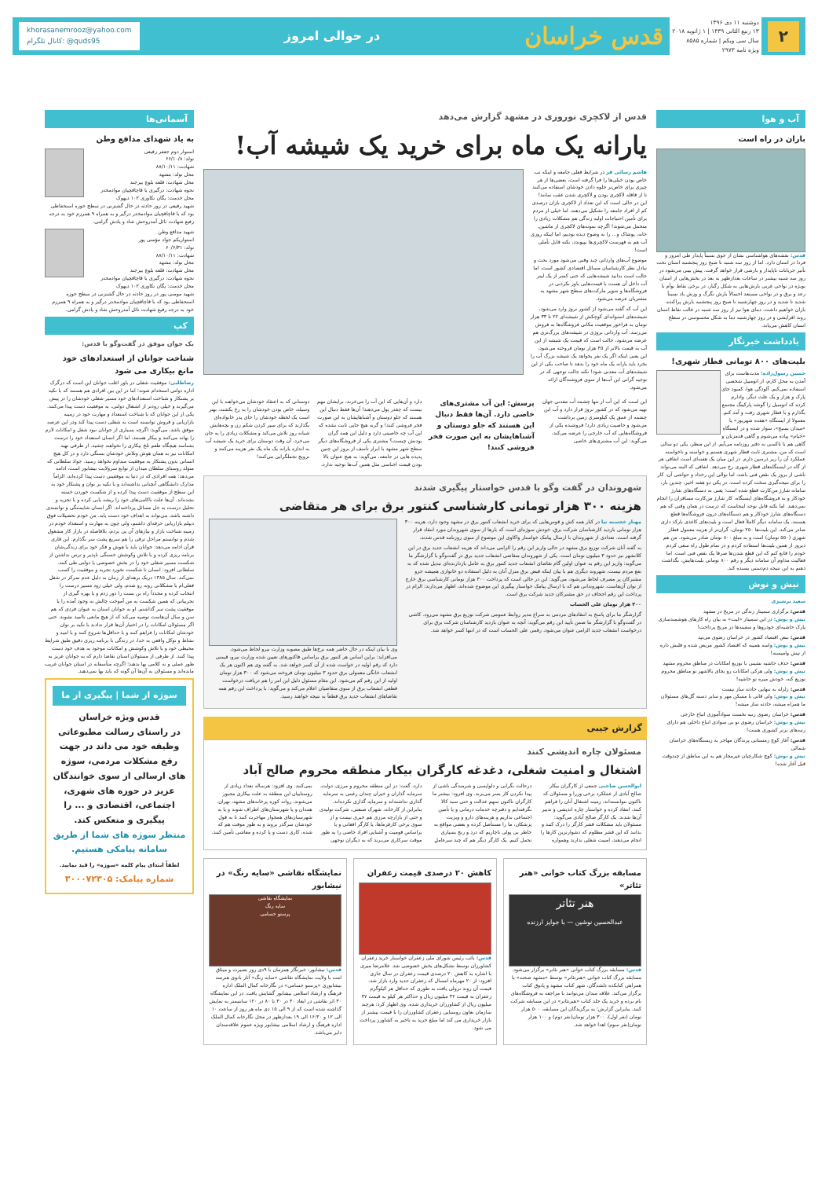۲
دوشنبه ۱۱ دی ۱۳۹۶
۱۳ ربیع الثانی ۱۴۳۹ | ۱ ژانویه ۲۰۱۸
سال سی ویکم | شماره ۸۵۸۵
ویژه نامه ۲۹۷۳
قدس خراسان
در حوالی امروز
khorasanemrooz@yahoo.com
کانال تلگرام: @quds95
آب و هوا
باران در راه است
قدس: نقشه‌های هواشناسی نشان از جوی نسبتاً پایدار طی امروز و فردا در استان دارد. اما از روز سه شنبه تا صبح روز پنجشنبه استان تحت تأثیر جریانات ناپایدار و بارشی قرار خواهد گرفت. پیش بینی می‌شود در روز سه شنبه بیشتر در ساعات بعدازظهر به بعد در بخش‌هایی از استان بویژه در نواحی غربی بارش‌هایی به شکل رگبار، در برخی نقاط توأم با رعد و برق و در نواحی مستعد احتمالاً بارش تگرگ و وزش باد نسبتاً شدید تا شدید و در روز چهارشنبه تا صبح روز پنجشنبه بارش پراکنده باران خواهیم داشت. دمای هوا نیز از روز سه شنبه در غالب نقاط استان روند افزایشی و در روز چهارشنبه دما به شکل محسوسی در سطح استان کاهش می‌یابد.
یادداشت خبرنگار
بلیت‌های ۸۰۰ تومانی قطار شهری!
حسین رسول‌زاده: مدت‌هاست برای آمدن به محل کارم، از اتومبیل شخصی استفاده نمی‌کنم. آلودگی هوا، کمبود جای پارک و هزار و یک علت دیگر، وادارم کرده که اتومبیل را گوشه پارکینگ مجتمع بگذارم و با قطار شهری رفت و آمد کنم. معمولا از ایستگاه «هفده شهریور» یا «میدان بسیج»، سوار شده و در ایستگاه «خیام» پیاده می‌شوم و گاهی قدمزنان و گاهی هم با تاکسی به دفتر روزنامه می‌آیم. از این منظر، یکی دو سالی است که من، مشتری ثابت قطار شهری هستم و خواسته و ناخواسته عملکرد آن را زیر ذره‌بین دارم. در این میان یک هفته‌ای است اتفاقی هر از گاه در ایستگاه‌های قطار شهری رخ می‌دهد. اتفاقی که البته می‌تواند ناشی از بروز یک نقص فنی باشد، اما توالی این رخداد و حواشی آن، کار را برای نتیجه‌گیری سخت کرده است. در یکی دو هفته اخیر، چندین بار، سامانه شارژ من‌کارت قطع شده است؛ یعنی نه دستگاه‌های شارژ خودکار و نه فروشگاه‌های ایستگاه، کار شارژ من‌کارت مسافران را انجام نمی‌دهند. اما نکته قابل توجه اینجاست که درست در همان وقتی که هم دستگاه‌های شارژ خودکار و هم دستگاه‌های درون فروشگاه‌ها قطع هستند، یک سامانه دیگر کاملاً فعال است و بلیت‌های کاغذی بارکد داری صادر می‌کند. این بلیت‌ها ۲۵۰ تومان، گران‌تر از هزینه معمول قطار شهری (۵۵۰ تومان) است و به مبلغ ۸۰۰ تومان صادر می‌شود. من هم دیروز از همین بلیت‌ها استفاده کردم و در تمام طول راه سعی کردم خودم را قانع کنم که این قطع شدن‌ها صرفا یک نقص فنی است. اما فعالیت مداوم آن سامانه دیگر و رقم ۸۰۰ تومانی بلیت‌هایش، نگذاشت ذهنم به این نتیجه دم‌دستی بسنده کند.
نیش و نوش
سعید ترشیزی
قدس: برگزاری سمینار زندگی در مریخ در مشهد
نیش و نوش: در این سمینار «لیت» به بیان راه کارهای هوشمندسازی پارک حاشیه‌ای خودروها و سفینه‌ها در مریخ پرداخت!
قدس: نبض اقتصاد کشور در خراسان رضوی می‌تپد
نیش و نوش: واسه همینه که اقتصاد کشور مریض شده و قلبش داره از تپش وامیسته!
قدس: حذف حاشیه نشینی با توزیع امکانات در مناطق محروم مشهد
نیش و نوش: ولی هرکی امکانات رو بجای بالاشهر تو مناطق محروم توزیع کنه، خودش میره تو حاشیه!
قدس: زلزله به تنهایی حادثه ساز نیست
نیش و نوش: ولی قاتی با مسکن مهر و سایر دسته گل‌های مسئولان ما همراه میشه، حادثه ساز میشه!
قدس: خراسان رضوی رتبه نخست سوادآموزی اتباع خارجی
نیش و نوش: خراسان رضوی تو بی سوادی اتباع داخلی هم دارای رتبه‌های برتر کشوری هست!
قدس: آغاز کوچ زمستانی پرندگان مهاجر به زیستگاه‌های خراسان شمالی
نیش و نوش: کوچ شکارچیان غیرمجاز هم به این مناطق از چندوقت قبل آغاز شده!
قدس از لاکچری نوروزی در مشهد گزارش می‌دهد
یارانه یک ماه برای خرید یک شیشه آب!
هاشم رسائی فر در شرایط فعلی جامعه و اینکه تب خاص بودن خیلی‌ها را فرا گرفته است، بعضی‌ها از هر چیزی برای خاص‌تر جلوه دادن خودشان استفاده می‌کنند تا از قافله لاکچری بودن و لاکچری شدن عقب نمانند! این در حالی است که این تعداد از لاکچری بازان درصدی کم از افراد جامعه را تشکیل می‌دهند، اما خیلی از مردم برای تأمین احتیاجات اولیه زندگی هم مشکلات زیادی را متحمل می‌شوند! اگرچه نمونه‌های لاکچری از ماشین، خانه، پوشاک و... را به وضوح دیده بودیم، اما اینکه روزی آب هم به فهرست لاکچری‌ها بپیوندد، نکته قابل تأملی است!
موضوع آب‌های وارداتی چند وقتی می‌شود مورد بحث و تبادل نظر کارشناسان مسائل اقتصادی کشور است، اما جالب است بدانید شیشه‌هایی که حتی کمتر از یک لیتر آب داخل آن هست با قیمت‌هایی باور نکردنی در فروشگاه‌ها و سوپر مارکت‌های سطح شهر مشهد به مشتریان عرضه می‌شود.
این آب که گفته می‌شود از کشور نروژ وارد می‌شود، شیشه‌های استوانه‌ای کوچکش از شیشه‌ای ۲۲ تا ۳۳ هزار تومان به فراخور موقعیت مکانی فروشگاه‌ها به فروش می‌رسد. آب وارداتی نروژی در شیشه‌های بزرگ‌تری هم عرضه می‌شود، جالب است که قیمت یک شیشه از این آب به قیمت بالاتر از ۴۵ هزار تومان فروخته می‌شود، این یعنی اینکه اگر یک نفر بخواهد یک شیشه بزرگ آب را بخرد باید یارانه یک ماه خود را بدهد تا صاحب یکی از این شیشه‌های آب معدنی شود! نکته جالب توجهی که در توجیه گرانی این آب‌ها از سوی فروشندگان ارائه می‌شود،
این است که این آب از تنها چشمه آب معدنی جهان تهیه می‌شود که در کشور نروژ قرار دارد و آب این چشمه از عمق یک کیلومتری زمین برداشت می‌شود و خاصیت زیادی دارد! فروشنده یکی از فروشگاه‌هایی که آب خارجی را عرضه می‌کند، می‌گوید: این آب مشتری‌های خاصی
پرسش: این آب مشتری‌های خاصی دارد. آن‌ها فقط دنبال این هستند که جلو دوستان و آشناهایشان به این صورت فخر فروشی کنند!
دارد و آن‌هایی که این آب را می‌خرند، برایشان مهم نیست که چقدر پول می‌دهند! آن‌ها فقط دنبال این هستند که جلو دوستان و آشناهایشان به این صورت فخر فروشی کنند! و گرنه هیچ جایی ثابت نشده که این آب چه خاصیتی دارد و دلیل این همه گران بودنش چیست؟ مشتری یکی از فروشگاه‌های دیگر سطح شهر مشهد با ابراز تأسف از بروز این چنین پدیده هایی در جامعه، می‌گوید: به هیچ عنوان بالا بودن قیمت اجناسی مثل همین آب‌ها توجیه ندارد، دوستانی که به اعتقاد خودشان می‌خواهند با این وسیله، خاص بودن خودشان را به رخ بکشند، بهتر است یک لحظه خودشان را جای پدر خانواده‌ای بگذارند که برای سیر کردن شکم زن و بچه‌هایش شبانه روز تلاش می‌کند و مشکلات زیادی را به جان می‌خرد، آن وقت دوستان برای خرید یک شیشه آب به اندازه یارانه یک ماه یک نفر هزینه می‌کنند و ترویج تجملگرایی می‌کنند!
شهروندان در گفت وگو با قدس خواستار پیگیری شدند
هزینه ۳۰۰ هزار تومانی کارشناسی کنتور برق برای هر متقاضی
مهناز خجسته نیا در کنار همه کش و قوس‌هایی که برای خرید انشعاب کنتور برق در مشهد وجود دارد، هزینه ۳۰۰ هزار تومانی بازدید کارشناسان شرکت برق، خودش سوژه‌ای است که بارها از سوی شهروندان مورد انتقاد قرار گرفته است. تعدادی از شهروندان با ارسال پیامک خواستار واکاوی این موضوع از سوی روزنامه قدس شدند.
به گفته آنان شرکت توزیع برق مشهد در حالی واریز این رقم را الزامی می‌داند که هزینه انشعاب جدید برق در این کلانشهر نیز حدود ۳ میلیون تومان است. یکی از شهروندان متقاضی انشعاب جدید برق در گفت‌وگو با گزارشگر ما می‌گوید: واریز این رقم به عنوان اولین گام تقاضای انشعاب جدید کنتور برق به عامل بازدارنده‌ای تبدیل شده که به نفع مردم نیست. شهروند دیگری هم با بیان اینکه قبض برق منزل آنان به دلیل استفاده دو خانواری همیشه جزو مشترکان پر مصرف لحاظ می‌شود، می‌گوید: این در حالی است که پرداخت ۳۰۰ هزار تومانی کارشناسی برق خارج از توان آن‌هاست. شهروندانی هم که با ارسال پیامک خواستار پیگیری این موضوع شده‌اند، اظهار می‌دارند: الزام در پرداخت این رقم اجحاف در حق مشترکان جدید شرکت برق است.
۳۰۰ هزار تومان علی الحساب
گزارشگر ما برای پاسخ به انتقادهای مردمی به سراغ مدیر روابط عمومی شرکت توزیع برق مشهد می‌رود. کاشی در گفت‌وگو با گزارشگر ما ضمن تأیید این رقم می‌گوید: آنچه به عنوان بازدید کارشناسان شرکت برق برای درخواست انشعاب جدید الزامی عنوان می‌شود، رقمی علی الحساب است که در انتها کسر خواهد شد.
وی با بیان اینکه در حال حاضر همه نرخ‌ها طبق مصوبه وزارت نیرو لحاظ می‌شود، می‌افزاید: براین اساس هر کنتور برق براساس فاکتورهای تعیین شده وزارت نیرو، قیمتی دارد که رقم اولیه در خواست شده از آن کسر خواهد شد. به گفته وی هم اکنون هر یک انشعاب خانگی معمولی برق حدود ۳ میلیون تومان فروخته می‌شود که ۳۰۰ هزار تومان اولیه از این رقم کم می‌شود. این مقام مسئول دلیل این امر را هم دریافت درخواست قطعی انشعاب برق از سوی متقاضیان اعلام می‌کند و می‌گوید: با پرداخت این رقم همه تقاضاهای انشعاب جدید برق قطعاً به نتیجه خواهند رسید.
گزارش جیبی
مسئولان چاره اندیشی کنند
اشتغال و امنیت شغلی، دغدغه کارگران بیکار منطقه محروم صالح آباد
ابوالحسن صاحبی جمعی از کارگران بیکار صالح آبادی از عملکرد برخی وزرا و مسئولان که تاکنون نتوانسته‌اند، زمینه اشتغال آنان را فراهم کنند، انتقاد کرده و خواستار چاره اندیشی و تدبیر آن‌ها شدند. یک کارگر صالح آبادی می‌گوید: مسئولان باید مشکلات قشر کارگر را درک کنند و بدانند که این قشر مظلوم که دشوارترین کارها را انجام می‌دهند، امنیت شغلی ندارند وهمواره درحالت نگرانی و دلواپسی و شرمندگی ناشی از پیدا نکردن کار بسر می‌برند. وی افزود: بیشتر ما کارگران تاکنون سهم عدالت و حتی سبد کالا نگرفته‌ایم و دفترچه خدمات درمانی و یا تأمین اجتماعی نداریم و هزینه‌های دارو و ویزیت پزشکان، ما را مستأصل کرده و بعضی مواقع به خاطر بی پولی ناچاریم که درد و رنج بسیاری تحمل کنیم. یک کارگر دیگر هم که چند سرعاملِ دارد، گفت: در این منطقه محروم و مرزی، دولت، سرمایه گذاران و خیران چندان رغبتی به سرمایه گذاری نداشته‌اند و سرمایه گذاری نکرده‌اند. بنابراین از کارخانه، شهرک صنعتی، شرکت تولیدی و حتی از بازارچه مرزی هم خبری نیست و از سوی برخی کارفرماها، یا کارگر افغانی و یا براساس قومیت و آشنایی افراد خاصی را به طور موقت سرکاری می‌برند که به دیگران توجهی نمی‌کنند. وی افزود: هرساله تعداد زیادی از روستاییان این منطقه به علت بیکاری مجبور می‌شوند، روانه کوره پزخانه‌های مشهد، تهران، همدان و یا شهرستان‌های اطراف شوند و یا به شهرستان‌های همجوار مهاجرت کنند تا به قول خودشان سرگذر بروند و به طور موقت هم که شده، کاری دست و پا کرده و معاشی تأمین کنند.
مسابقه بزرگ کتاب خوانی «هنر تئاتر»
هنر تئاتر
عبدالحسین نوشین — با جوایز ارزنده
قدس: مسابقه بزرگ کتاب خوانی «هنر تئاتر» برگزار می‌شود. مسابقه بزرگ کتاب خوانی «هنرتئاتر» توسط «مشهد صحنه» با همراهی کتابکده دلشدگان، شهر کتاب مشهد و پاتوق کتاب برگزار می‌کند. علاقه مندان می‌توانند با مراجعه به فروشگاه‌های نام برده و خرید یک جلد کتاب «هنرتئاتر» در این مسابقه شرکت کنند. بنابراین گزارش؛ به برگزیدگان این مسابقه، ۵۰۰ هزار تومان (نفر اول)، ۳۰۰ هزار تومان(نفر دوم) و ۱۰۰ هزار تومان(نفر سوم) اهدا خواهد شد.
کاهش ۲۰ درصدی قیمت زعفران
قدس: نائب رئیس شورای ملی زعفران خواستار خرید زعفران کشاورزان توسط تشکل‌های بخش خصوصی شد. غلامرضا میری با اشاره به کاهش ۲۰ درصدی قیمت زعفران در سال جاری افزود: از ۲۰ مهرماه امسال که زعفران جدید وارد بازار شد، قیمت آن روند نزولی یافت به طوری که حداقل هر کیلوگرم زعفران به قیمت ۳۲ میلیون ریال و حداکثر هر کیلو به قیمت ۴۷ میلیون ریال از کشاورزان خریداری شده. وی اظهار کرد: هرچند سازمان تعاون روستایی زعفران کشاورزان را با قیمت بیشتر از بازار خریداری می کند اما مبلغ خرید به تاخیر به کشاورز پرداخت می شود.
نمایشگاه نقاشی «سایه رنگ» در نیشابور
نمایشگاه نقاشی
سایه رنگ
پرستو حسامی
قدس: نیشابور- خبرنگار همزمان با ۹دی روز بصیرت و میثاق امت با ولایت نمایشگاه نقاشی «سایه رنگ» آثار بانوی هنرمند نیشابوری «پرستو حسامی» در نگارخانه کمال الملک اداره فرهنگ و ارشاد اسلامی نیشابور گشایش یافت. در این نمایشگاه ۳۰ اثر نقاشی در ابعاد ۴۰ در ۳۰ تا ۸۰ در ۱۲۰ سانتیمتر به نمایش گذاشته شده است که از ۹ الی ۱۵ دی ماه هر روز از ساعت ۱۰ الی ۱۲ و ۱۶:۳۰ الی ۱۹ بعدازظهر در محل نگارخانه کمال الملک اداره فرهنگ و ارشاد اسلامی نیشابور ویژه عموم علاقه‌مندان دایر می‌باشد.
آسمانی‌ها
به یاد شهدای مدافع وطن
استوار دوم جعفر رفیعی
تولد: ۶۶/۱۰/۸
شهادت: ۸۸/۱۰/۱۱
محل تولد: مشهد
محل شهادت: قلعه بلوچ بیرجند
نحوه شهادت: درگیری با قاچاقچیان موادمخدر
محل خدمت: یگان تکاوری ۱۰۲ دیهوک
شهید رفیعی در روز حادثه در حال گشتزنی در سطح حوزه استحفاظی بود که با قاچاقچیان موادمخدر درگیر و به همراه ۹ همرزم خود به درجه رفیع شهادت نائل آمدروحش شاد و یادش گرامی.
شهید مدافع وطن
استواریکم جواد مؤمنی پور
تولد: ۶۰/۶/۳۱
شهادت: ۸۸/۱۰/۱۱
محل تولد: مشهد
محل شهادت: قلعه بلوچ بیرجند
نحوه شهادت: درگیری با قاچاقچیان موادمخدر
محل خدمت: یگان تکاوری ۱۰۲ دیهوک
شهید مومنی پور در روز حادثه در حال گشتزنی در سطح حوزه استحفاظی بود که با قاچاقچیان موادمخدر درگیر و به همراه ۹ همرزم خود به درجه رفیع شهادت نائل آمدروحش شاد و یادش گرامی.
کپ
یک جوان موفق در گفت‌وگو با قدس:
شناخت جوانان از استعدادهای خود مانع بیکاری می شود
رضاطلبی: موفقیت شغلی در باور اغلب جوانان این است که درگرک اداره دولتی استخدام شوند؛ اما در این بین افرادی هم هستند که با تکیه بر پشتکار و شناخت استعدادهای خود مسیر شغلی خودشان را در پیش می‌گیرند و خیلی زودتر از اشتغال دولتی، به موفقیت دست پیدا می‌کنند. یکی از این جوانان که با شناخت استعداد و مهارت خود در زمینه بازاریابی و فروش توانسته است به شغلی دست پیدا کند ودر این عرصه موفق باشد، می‌گوید: اگرچه بسیاری از جوانان نبود شغل و امکانات لازم را بهانه می‌کنند و بیکار هستند، اما اگر انسان استعداد خود را درست بشناسد هیچگاه طعم تلخ بیکاری را نخواهند چشید. از طرفی تهیه امکانات نیز به همان هوش وتلاش خودشان بستگی دارد و در کل هیچ انسانی بدون پشتکار به موفقیت متداوم نخواهد رسید. جواد سلطانی که متولد روستای سلطان میدان از توابع سرولایت نیشابور است، ادامه می‌دهد: همه افرادی که در دنیا به موفقیتی دست پیدا کرده‌اند، الزاماً مدارک دانشگاهی آنچنانی نداشته‌اند و با تکیه بر توان و پشتکار خود به این سطح از موفقیت دست پیدا کرده و از شکست خوردن خسته نشده‌اند. آن‌ها علت ناکامی‌های خود را ریشه یابی کرده و با تجزیه و تحلیل درست به حل مسائل پرداخته‌اند. اگر انسان شایستگی و توانمندی داشته باشد، می‌تواند به اهداف خود دست یابد. من خودم تحصیلات فوق دیپلم بازاریابی حرفه‌ای داشتم، ولی چون به مهارت و استعداد خودم در زمینه شناخت بازار و نیازهای آن پی بردم، بلافاصله در بازار کار مشغول شدم و توانستم مراحل ترقی را هم سریع پشت سر بگذارم. این قاری قرآن ادامه می‌دهد: جوانان باید با هوش و فکر خود برای زندگی‌شان برنامه ریزی کرده و با تلاش وکوشش خستگی ناپذیر و ترس نداشتن از شکست مسیر شغلی خود را در بخش خصوصی یا دولتی طی کنند. سلطانی افزود: انسان تا شکست نخورد تجربه و موفقیت را کسب نمی‌کند. سال ۱۳۸۵ دریک برهه‌ای از زمان به دلیل عدم تمرکز در شغل فعلی‌ام با مشکلاتی روبه رو شدم، ولی خیلی زود مسیر درست را انتخاب کرده و مجدداً راه بن بست را دور زدم و با بهره گیری از تجربیاتی که همین شکست به من آموخت چالش به وجود آمده را با موفقیت پشت سر گذاشتم. او به جوانان استان به عنوان فردی که هم سن و سال آن‌هاست توصیه می‌کند که از هیچ مانعی ناامید نشوند. حتی اگر مسئولان امکانات را در اختیار آن‌ها قرار ندادند با تکیه بر توان خودشان امکانات را فراهم کنند و با حداقل‌ها شروع کنند و با امید و نشاط و توکل واقعی به خدا، در زندگی با برنامه ریزی دقیق طبق شرایط محیطی خود و با تلاش وکوشش و امکانات موجود به هدف خود دست پیدا کنند. از طرفی از مسئولان استان تقاضا دارم که به جوانان عزیز به طور عملی و نه کلامی بها بدهند؛ اگرچه متأسفانه در استان جوانان غریب مانده‌اند و مسئولان به آن‌ها آن گونه که باید بها نمی‌دهند.
سوژه از شما | پیگیری از ما
قدس ویژه خراسان
در راستای رسالت مطبوعاتی وظیفه خود می داند در جهت رفع مشکلات مردمی، سوژه های ارسالی از سوی خوانندگان عزیز در حوزه های شهری، اجتماعی، اقتصادی و ... را پیگیری و منعکس کند.
منتظر سوژه های شما از طریق سامانه پیامکی هستیم.
لطفاً ابتدای پیام کلمه «سوژه» را قید نمایید.
شماره پیامک: ۳۰۰۰۷۲۳۰۵